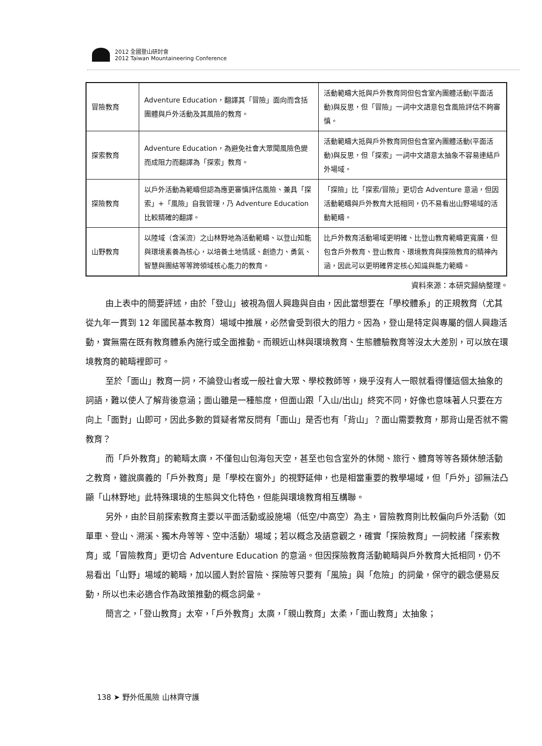2012 全國登山研討會
2012 Taiwan Mountaineering Conference
| 冒險教育 | Adventure Education，翻譯其「冒險」面向而含括團體與戶外活動及其風險的教育。 | 活動範疇大抵與戶外教育同但包含室內團體活動(平面活動)與反思，但「冒險」一詞中文語意包含風險評估不夠審慎。 |
| 探索教育 | Adventure Education，為避免社會大眾聞風險色變而成阻力而翻譯為「探索」教育。 | 活動範疇大抵與戶外教育同但包含室內團體活動(平面活動)與反思，但「探索」一詞中文語意太抽象不容易連結戶外場域。 |
| 探險教育 | 以戶外活動為範疇但認為應更審慎評估風險、兼具「探索」+「風險」自我管理，乃 Adventure Education 比較精確的翻譯。 | 「探險」比「探索/冒險」更切合 Adventure 意涵，但因活動範疇與戶外教育大抵相同，仍不易看出山野場域的活動範疇。 |
| 山野教育 | 以陸域（含溪流）之山林野地為活動範疇、以登山知能與環境素養為核心，以培養土地情感、創造力、勇氣、智慧與團結等等跨領域核心能力的教育。 | 比戶外教育活動場域更明確、比登山教育範疇更寬廣，但包含戶外教育、登山教育、環境教育與探險教育的精神內涵，因此可以更明確界定核心知識與能力範疇。 |
資料來源：本研究歸納整理。
由上表中的簡要評述，由於「登山」被視為個人興趣與自由，因此當想要在「學校體系」的正規教育（尤其從九年一貫到 12 年國民基本教育）場域中推展，必然會受到很大的阻力。因為，登山是特定與專屬的個人興趣活動，實無需在既有教育體系內施行或全面推動。而親近山林與環境教育、生態體驗教育等沒太大差別，可以放在環境教育的範疇裡即可。
至於「面山」教育一詞，不論登山者或一般社會大眾、學校教師等，幾乎沒有人一眼就看得懂這個太抽象的詞語，難以使人了解背後意涵；面山雖是一種態度，但面山跟「入山/出山」終究不同，好像也意味著人只要在方向上「面對」山即可，因此多數的質疑者常反問有「面山」是否也有「背山」？面山需要教育，那背山是否就不需教育？
而「戶外教育」的範疇太廣，不僅包山包海包天空，甚至也包含室外的休閒、旅行、體育等等各類休憩活動之教育，雖說廣義的「戶外教育」是「學校在窗外」的視野延伸，也是相當重要的教學場域，但「戶外」卻無法凸顯「山林野地」此特殊環境的生態與文化特色，但能與環境教育相互構聯。
另外，由於目前探索教育主要以平面活動或設施場（低空/中高空）為主，冒險教育則比較偏向戶外活動（如單車、登山、溯溪、獨木舟等等、空中活動）場域；若以概念及語意觀之，確實「探險教育」一詞較諸「探索教育」或「冒險教育」更切合 Adventure Education 的意涵。但因探險教育活動範疇與戶外教育大抵相同，仍不易看出「山野」場域的範疇，加以國人對於冒險、探險等只要有「風險」與「危險」的詞彙，保守的觀念便易反動，所以也未必適合作為政策推動的概念詞彙。
簡言之，「登山教育」太窄，「戶外教育」太廣，「親山教育」太柔，「面山教育」太抽象；
138 ➤ 野外低風險 山林齊守護